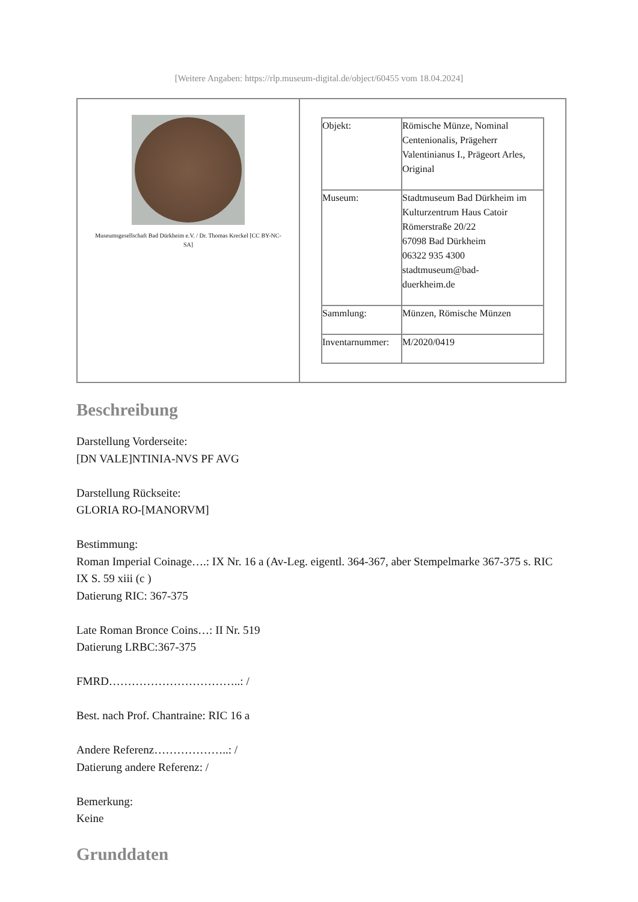[Weitere Angaben: https://rlp.museum-digital.de/object/60455 vom 18.04.2024]
| Museumsgesellschaft Bad Dürkheim e.V. / Dr. Thomas Kreckel [CC BY-NC-SA] | / Objekt: / Römische Münze, Nominal Centenionalis, Prägeherr Valentinianus I., Prägeort Arles, Original / / Museum: / Stadtmuseum Bad Dürkheim im Kulturzentrum Haus Catoir Römerstraße 20/22 67098 Bad Dürkheim 06322 935 4300 stadtmuseum@bad- duerkheim.de / / Sammlung: / Münzen, Römische Münzen / / Inventarnummer: / M/2020/0419 / |
Beschreibung
Darstellung Vorderseite:
[DN VALE]NTINIA-NVS PF AVG
Darstellung Rückseite:
GLORIA RO-[MANORVM]
Bestimmung:
Roman Imperial Coinage….: IX Nr. 16 a (Av-Leg. eigentl. 364-367, aber Stempelmarke 367-375 s. RIC IX S. 59 xiii (c )
Datierung RIC: 367-375
Late Roman Bronce Coins…: II Nr. 519
Datierung LRBC:367-375
FMRD……………………………..: /
Best. nach Prof. Chantraine: RIC 16 a
Andere Referenz………………..: /
Datierung andere Referenz: /
Bemerkung:
Keine
Grunddaten